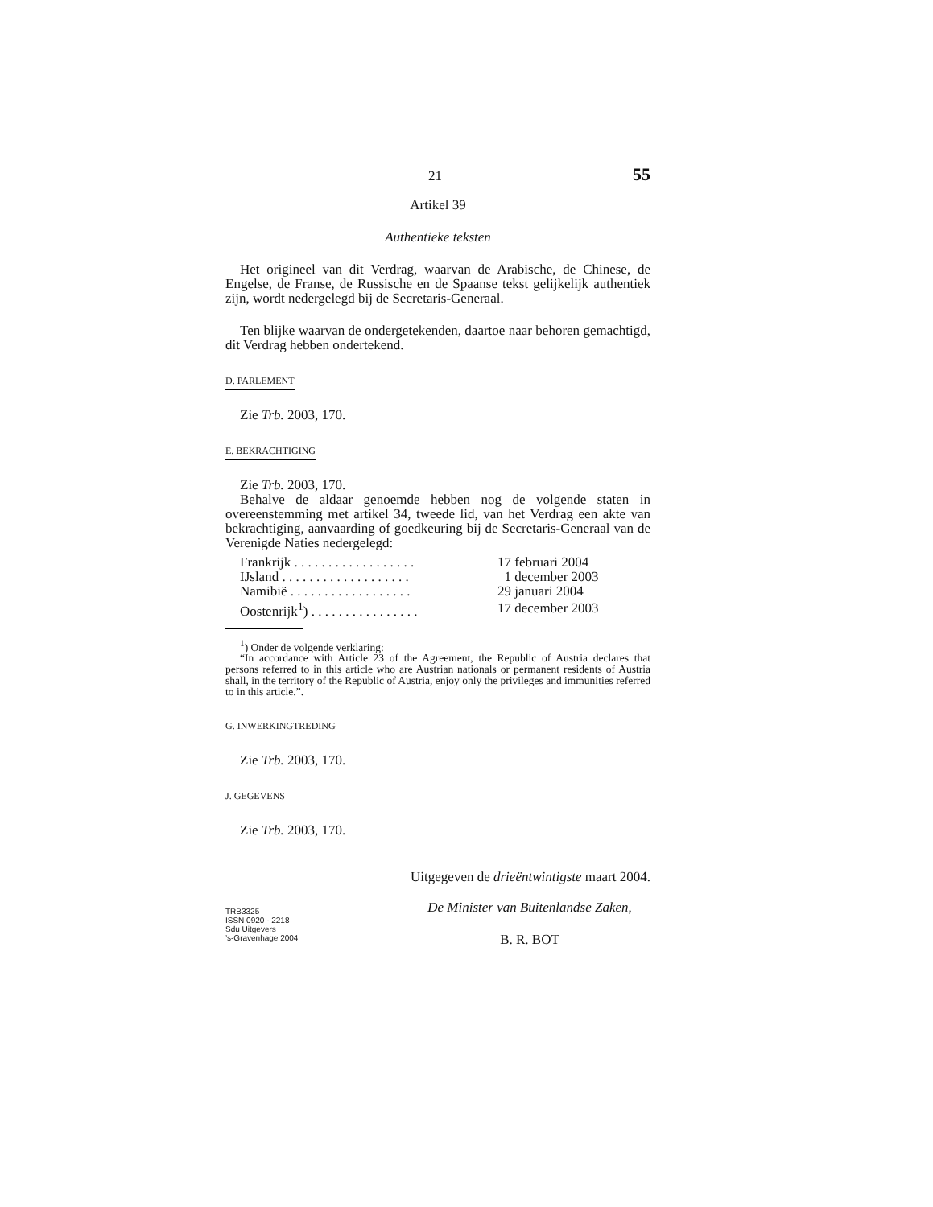21 55
Artikel 39
Authentieke teksten
Het origineel van dit Verdrag, waarvan de Arabische, de Chinese, de Engelse, de Franse, de Russische en de Spaanse tekst gelijkelijk authentiek zijn, wordt nedergelegd bij de Secretaris-Generaal.
Ten blijke waarvan de ondergetekenden, daartoe naar behoren gemachtigd, dit Verdrag hebben ondertekend.
D. PARLEMENT
Zie Trb. 2003, 170.
E. BEKRACHTIGING
Zie Trb. 2003, 170.
Behalve de aldaar genoemde hebben nog de volgende staten in overeenstemming met artikel 34, tweede lid, van het Verdrag een akte van bekrachtiging, aanvaarding of goedkeuring bij de Secretaris-Generaal van de Verenigde Naties nedergelegd:
| Frankrijk . . . . . . . . . . . . . . . . . . | 17 februari 2004 |
| IJsland . . . . . . . . . . . . . . . . . . . | 1 december 2003 |
| Namibië . . . . . . . . . . . . . . . . . . | 29 januari 2004 |
| Oostenrijk<sup>1</sup>) . . . . . . . . . . . . . . . . | 17 december 2003 |
<sup>1</sup>) Onder de volgende verklaring:
“In accordance with Article 23 of the Agreement, the Republic of Austria declares that persons referred to in this article who are Austrian nationals or permanent residents of Austria shall, in the territory of the Republic of Austria, enjoy only the privileges and immunities referred to in this article.”.
G. INWERKINGTREDING
Zie Trb. 2003, 170.
J. GEGEVENS
Zie Trb. 2003, 170.
Uitgegeven de drieëntwintigste maart 2004.
TRB3325
ISSN 0920 - 2218
Sdu Uitgevers
’s-Gravenhage 2004
De Minister van Buitenlandse Zaken,
B. R. BOT